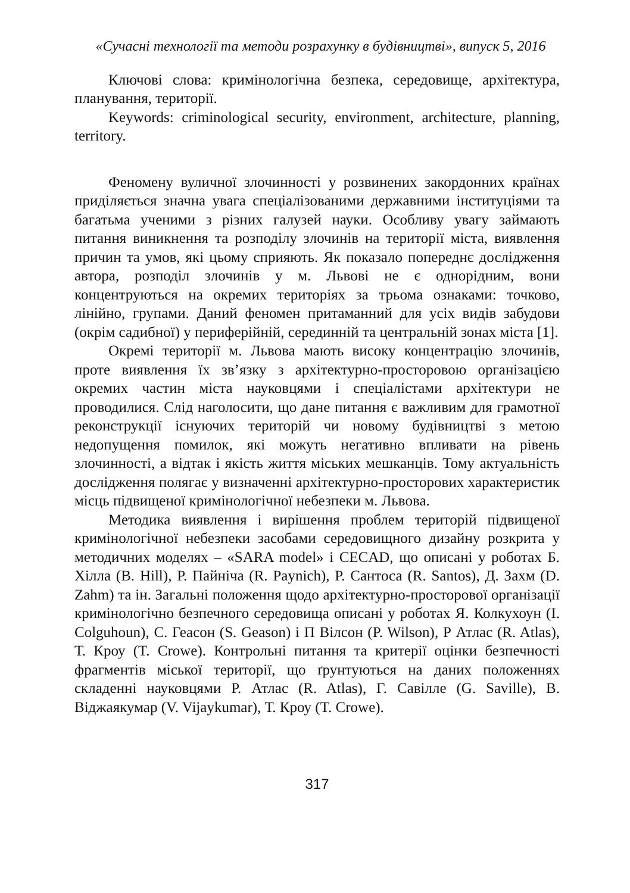«Сучасні технології та методи розрахунку в будівництві», випуск 5, 2016
Ключові слова: кримінологічна безпека, середовище, архітектура, планування, території.
Keywords: criminological security, environment, architecture, planning, territory.
Феномену вуличної злочинності у розвинених закордонних країнах приділяється значна увага спеціалізованими державними інституціями та багатьма ученими з різних галузей науки. Особливу увагу займають питання виникнення та розподілу злочинів на території міста, виявлення причин та умов, які цьому сприяють. Як показало попереднє дослідження автора, розподіл злочинів у м. Львові не є однорідним, вони концентруються на окремих територіях за трьома ознаками: точково, лінійно, групами. Даний феномен притаманний для усіх видів забудови (окрім садибної) у периферійній, серединній та центральній зонах міста [1].
Окремі території м. Львова мають високу концентрацію злочинів, проте виявлення їх зв’язку з архітектурно-просторовою організацією окремих частин міста науковцями і спеціалістами архітектури не проводилися. Слід наголосити, що дане питання є важливим для грамотної реконструкції існуючих територій чи новому будівництві з метою недопущення помилок, які можуть негативно впливати на рівень злочинності, а відтак і якість життя міських мешканців. Тому актуальність дослідження полягає у визначенні архітектурно-просторових характеристик місць підвищеної кримінологічної небезпеки м. Львова.
Методика виявлення і вирішення проблем територій підвищеної кримінологічної небезпеки засобами середовищного дизайну розкрита у методичних моделях – «SARA model» і CECAD, що описані у роботах Б. Хілла (B. Hill), Р. Пайніча (R. Paynich), Р. Сантоса (R. Santos), Д. Захм (D. Zahm) та ін. Загальні положення щодо архітектурно-просторової організації кримінологічно безпечного середовища описані у роботах Я. Колкухоун (I. Colguhoun), С. Геасон (S. Geason) і П Вілсон (P. Wilson), Р Атлас (R. Atlas), Т. Кроу (T. Crowe). Контрольні питання та критерії оцінки безпечності фрагментів міської території, що ґрунтуються на даних положеннях складенні науковцями Р. Атлас (R. Atlas), Г. Савілле (G. Saville), В. Віджаякумар (V. Vijaykumar), Т. Кроу (T. Crowe).
317